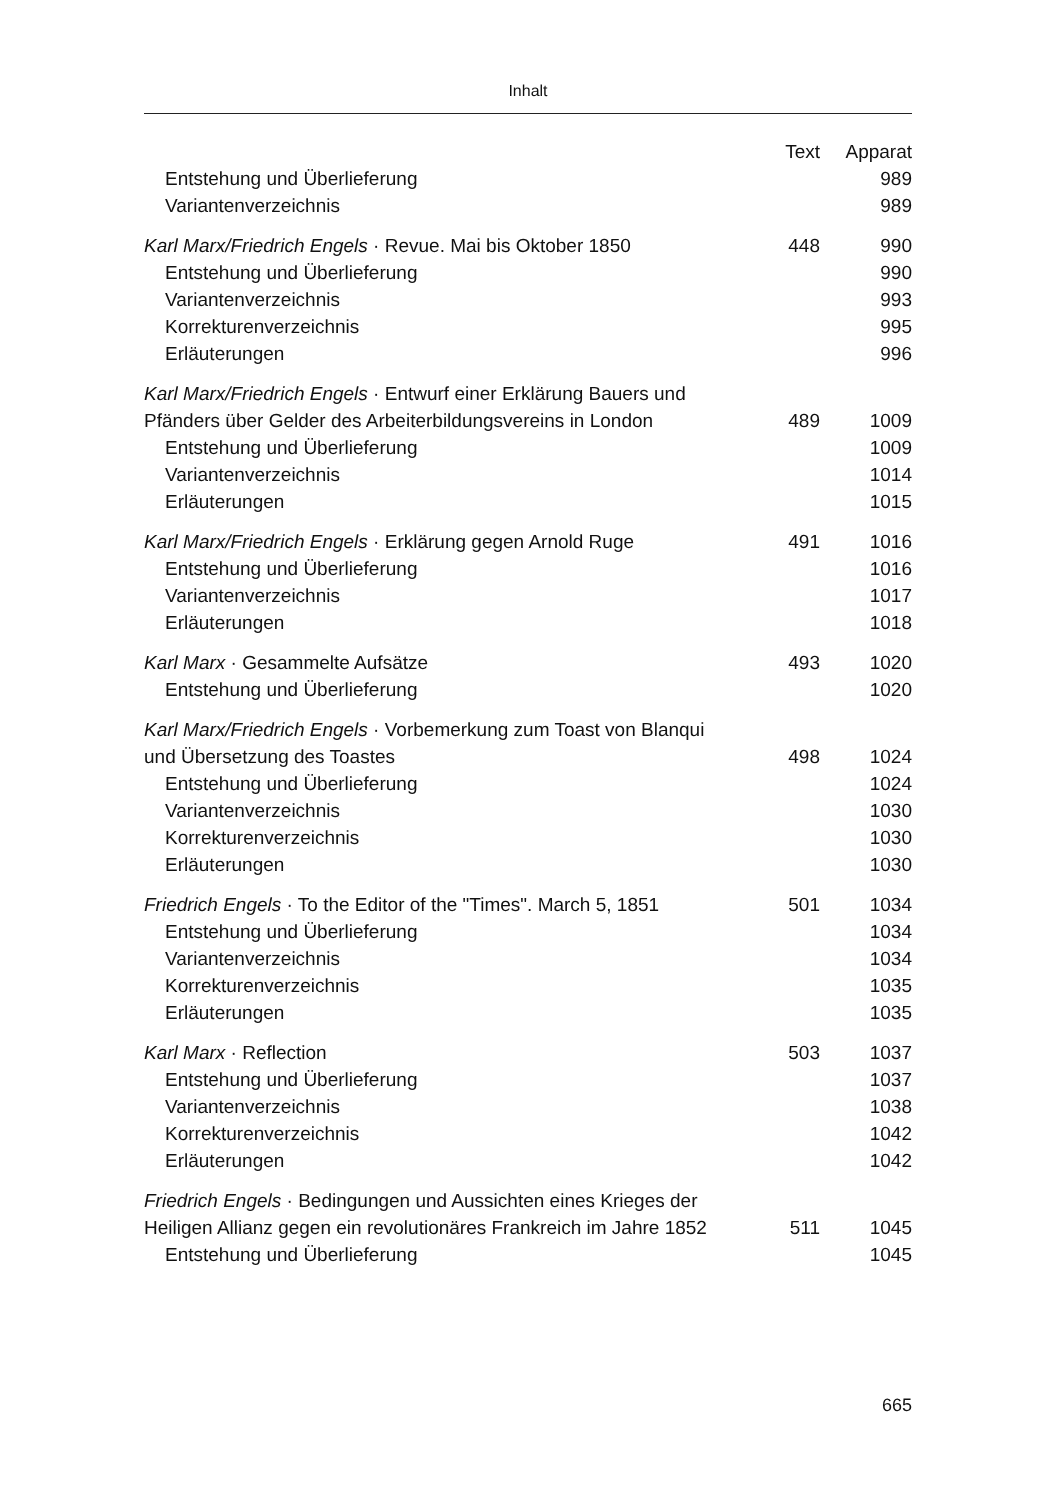Inhalt
| | Text | Apparat |
| --- | --- | --- |
| Entstehung und Überlieferung | | 989 |
| Variantenverzeichnis | | 989 |
| Karl Marx/Friedrich Engels · Revue. Mai bis Oktober 1850 | 448 | 990 |
| Entstehung und Überlieferung | | 990 |
| Variantenverzeichnis | | 993 |
| Korrekturenverzeichnis | | 995 |
| Erläuterungen | | 996 |
| Karl Marx/Friedrich Engels · Entwurf einer Erklärung Bauers und Pfänders über Gelder des Arbeiterbildungsvereins in London | 489 | 1009 |
| Entstehung und Überlieferung | | 1009 |
| Variantenverzeichnis | | 1014 |
| Erläuterungen | | 1015 |
| Karl Marx/Friedrich Engels · Erklärung gegen Arnold Ruge | 491 | 1016 |
| Entstehung und Überlieferung | | 1016 |
| Variantenverzeichnis | | 1017 |
| Erläuterungen | | 1018 |
| Karl Marx · Gesammelte Aufsätze | 493 | 1020 |
| Entstehung und Überlieferung | | 1020 |
| Karl Marx/Friedrich Engels · Vorbemerkung zum Toast von Blanqui und Übersetzung des Toastes | 498 | 1024 |
| Entstehung und Überlieferung | | 1024 |
| Variantenverzeichnis | | 1030 |
| Korrekturenverzeichnis | | 1030 |
| Erläuterungen | | 1030 |
| Friedrich Engels · To the Editor of the "Times". March 5, 1851 | 501 | 1034 |
| Entstehung und Überlieferung | | 1034 |
| Variantenverzeichnis | | 1034 |
| Korrekturenverzeichnis | | 1035 |
| Erläuterungen | | 1035 |
| Karl Marx · Reflection | 503 | 1037 |
| Entstehung und Überlieferung | | 1037 |
| Variantenverzeichnis | | 1038 |
| Korrekturenverzeichnis | | 1042 |
| Erläuterungen | | 1042 |
| Friedrich Engels · Bedingungen und Aussichten eines Krieges der Heiligen Allianz gegen ein revolutionäres Frankreich im Jahre 1852 | 511 | 1045 |
| Entstehung und Überlieferung | | 1045 |
665